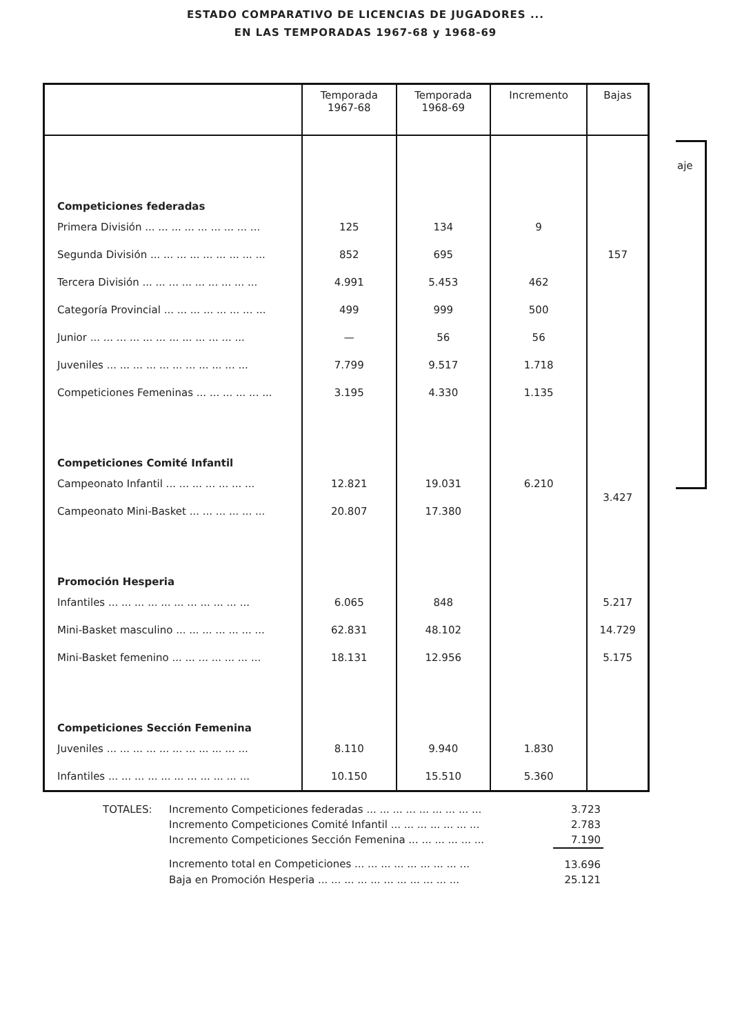ESTADO COMPARATIVO DE LICENCIAS DE JUGADORES ...
EN LAS TEMPORADAS 1967-68 y 1968-69
aje
| | Temporada 1967-68 | Temporada 1968-69 | Incremento | Bajas |
| --- | --- | --- | --- | --- |
| Competiciones federadas | | | | |
| Primera División ... ... ... ... ... ... ... ... ... | 125 | 134 | 9 | |
| Segunda División ... ... ... ... ... ... ... ... ... | 852 | 695 | | 157 |
| Tercera División ... ... ... ... ... ... ... ... ... | 4.991 | 5.453 | 462 | |
| Categoría Provincial ... ... ... ... ... ... ... ... | 499 | 999 | 500 | |
| Junior ... ... ... ... ... ... ... ... ... ... ... ... | — | 56 | 56 | |
| Juveniles ... ... ... ... ... ... ... ... ... ... ... | 7.799 | 9.517 | 1.718 | |
| Competiciones Femeninas ... ... ... ... ... ... | 3.195 | 4.330 | 1.135 | |
| Competiciones Comité Infantil | | | | |
| Campeonato Infantil ... ... ... ... ... ... ... | 12.821 | 19.031 | 6.210 | 3.427 |
| Campeonato Mini-Basket ... ... ... ... ... ... | 20.807 | 17.380 | | |
| Promoción Hesperia | | | | |
| Infantiles ... ... ... ... ... ... ... ... ... ... ... | 6.065 | 848 | | 5.217 |
| Mini-Basket masculino ... ... ... ... ... ... ... | 62.831 | 48.102 | | 14.729 |
| Mini-Basket femenino ... ... ... ... ... ... ... | 18.131 | 12.956 | | 5.175 |
| Competiciones Sección Femenina | | | | |
| Juveniles ... ... ... ... ... ... ... ... ... ... ... | 8.110 | 9.940 | 1.830 | |
| Infantiles ... ... ... ... ... ... ... ... ... ... ... | 10.150 | 15.510 | 5.360 | |
| TOTALES: | Incremento Competiciones federadas ... ... ... ... ... ... ... ... ... | 3.723 |
| | Incremento Competiciones Comité Infantil ... ... ... ... ... ... ... | 2.783 |
| | Incremento Competiciones Sección Femenina ... ... ... ... ... ... | 7.190 |
| | Incremento total en Competiciones ... ... ... ... ... ... ... ... ... | 13.696 |
| | Baja en Promoción Hesperia ... ... ... ... ... ... ... ... ... ... ... | 25.121 |